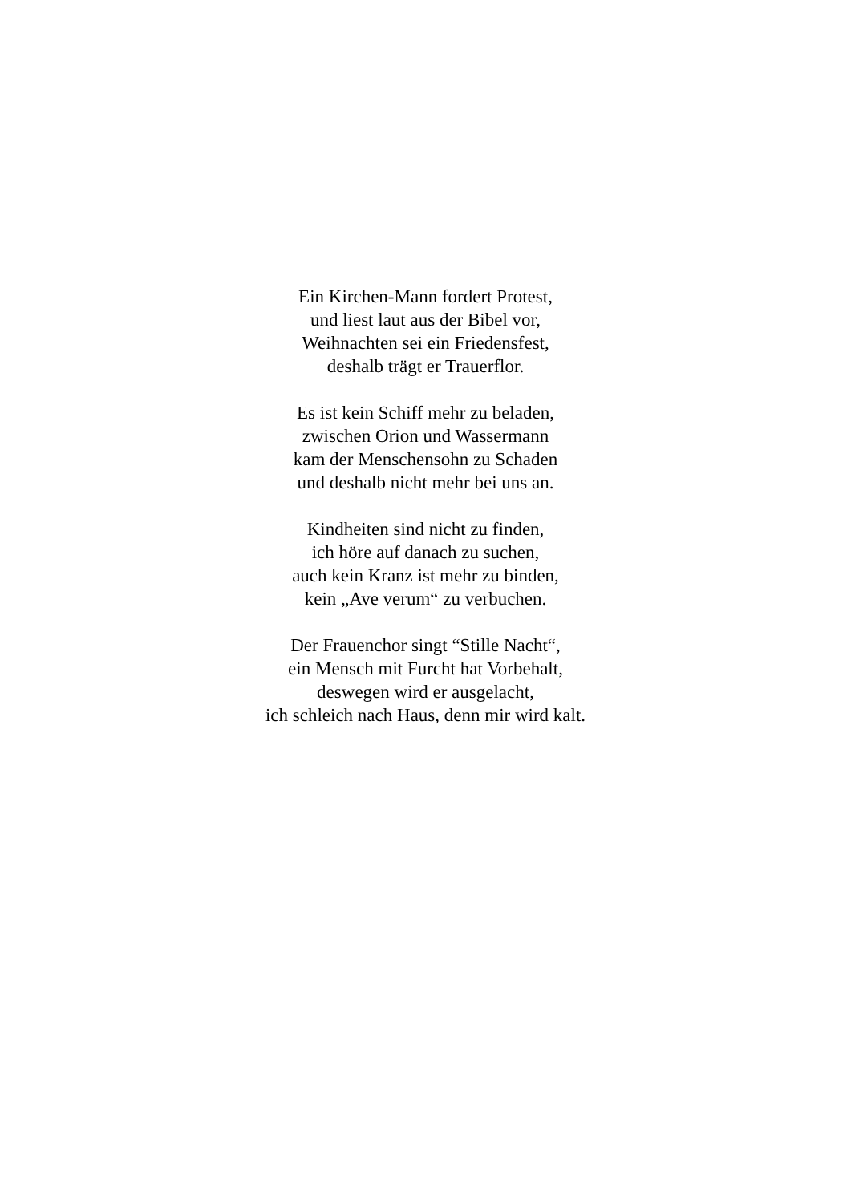Ein Kirchen-Mann fordert Protest,
und liest laut aus der Bibel vor,
Weihnachten sei ein Friedensfest,
deshalb trägt er Trauerflor.
Es ist kein Schiff mehr zu beladen,
zwischen Orion und Wassermann
kam der Menschensohn zu Schaden
und deshalb nicht mehr bei uns an.
Kindheiten sind nicht zu finden,
ich höre auf danach zu suchen,
auch kein Kranz ist mehr zu binden,
kein „Ave verum“ zu verbuchen.
Der Frauenchor singt “Stille Nacht“,
ein Mensch mit Furcht hat Vorbehalt,
deswegen wird er ausgelacht,
ich schleich nach Haus, denn mir wird kalt.